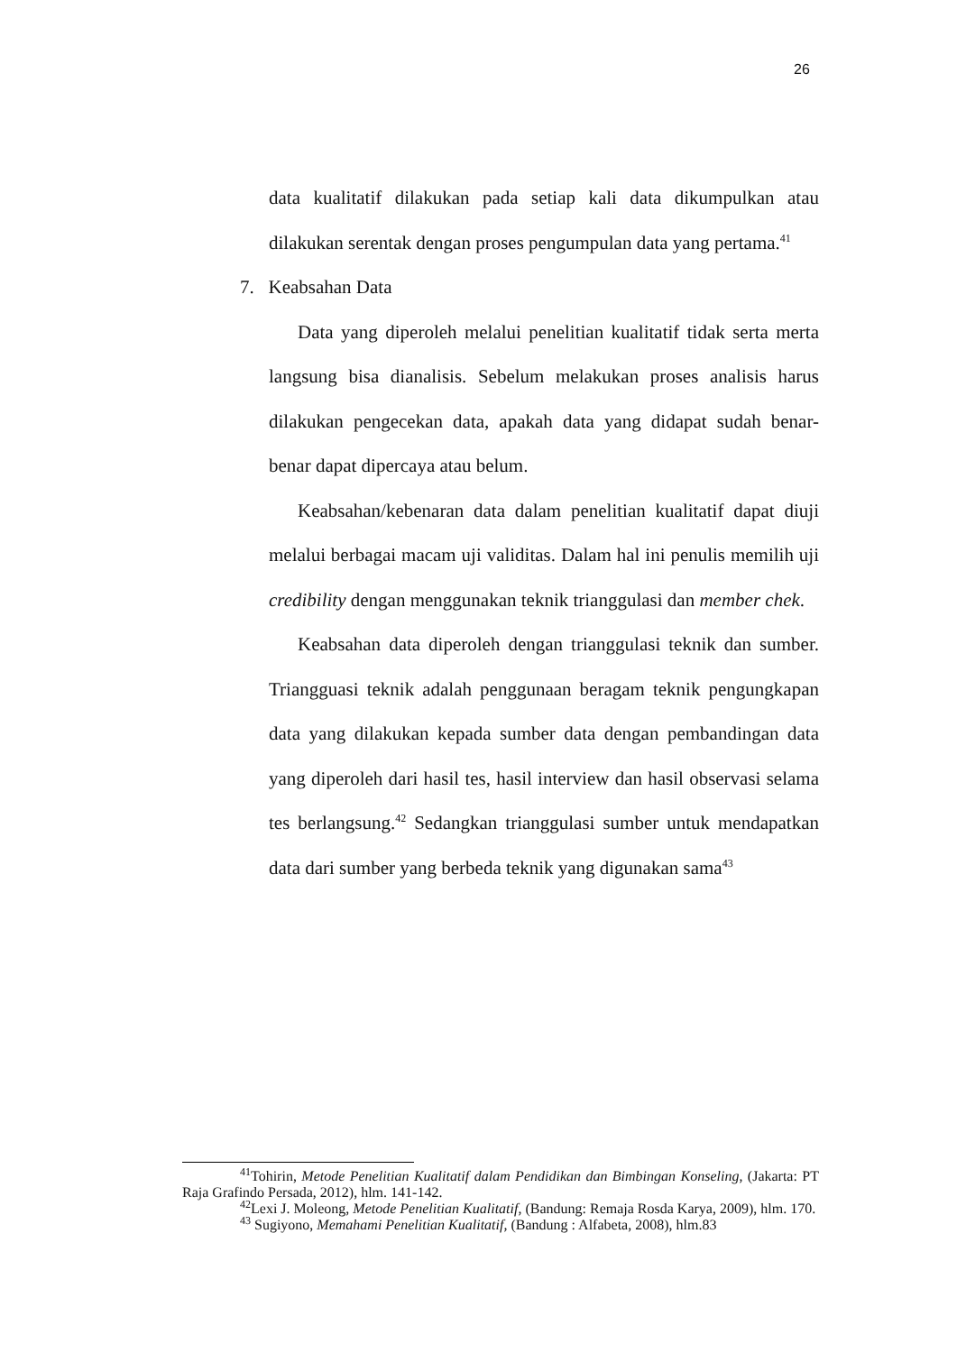26
data kualitatif dilakukan pada setiap kali data dikumpulkan atau dilakukan serentak dengan proses pengumpulan data yang pertama.<sup>41</sup>
7. Keabsahan Data
Data yang diperoleh melalui penelitian kualitatif tidak serta merta langsung bisa dianalisis. Sebelum melakukan proses analisis harus dilakukan pengecekan data, apakah data yang didapat sudah benar-benar dapat dipercaya atau belum.
Keabsahan/kebenaran data dalam penelitian kualitatif dapat diuji melalui berbagai macam uji validitas. Dalam hal ini penulis memilih uji credibility dengan menggunakan teknik trianggulasi dan member chek.
Keabsahan data diperoleh dengan trianggulasi teknik dan sumber. Triangguasi teknik adalah penggunaan beragam teknik pengungkapan data yang dilakukan kepada sumber data dengan pembandingan data yang diperoleh dari hasil tes, hasil interview dan hasil observasi selama tes berlangsung.<sup>42</sup> Sedangkan trianggulasi sumber untuk mendapatkan data dari sumber yang berbeda teknik yang digunakan sama<sup>43</sup>
<sup>41</sup> Tohirin, Metode Penelitian Kualitatif dalam Pendidikan dan Bimbingan Konseling, (Jakarta: PT Raja Grafindo Persada, 2012), hlm. 141-142.
<sup>42</sup> Lexi J. Moleong, Metode Penelitian Kualitatif, (Bandung: Remaja Rosda Karya, 2009), hlm. 170.
<sup>43</sup> Sugiyono, Memahami Penelitian Kualitatif, (Bandung : Alfabeta, 2008), hlm.83